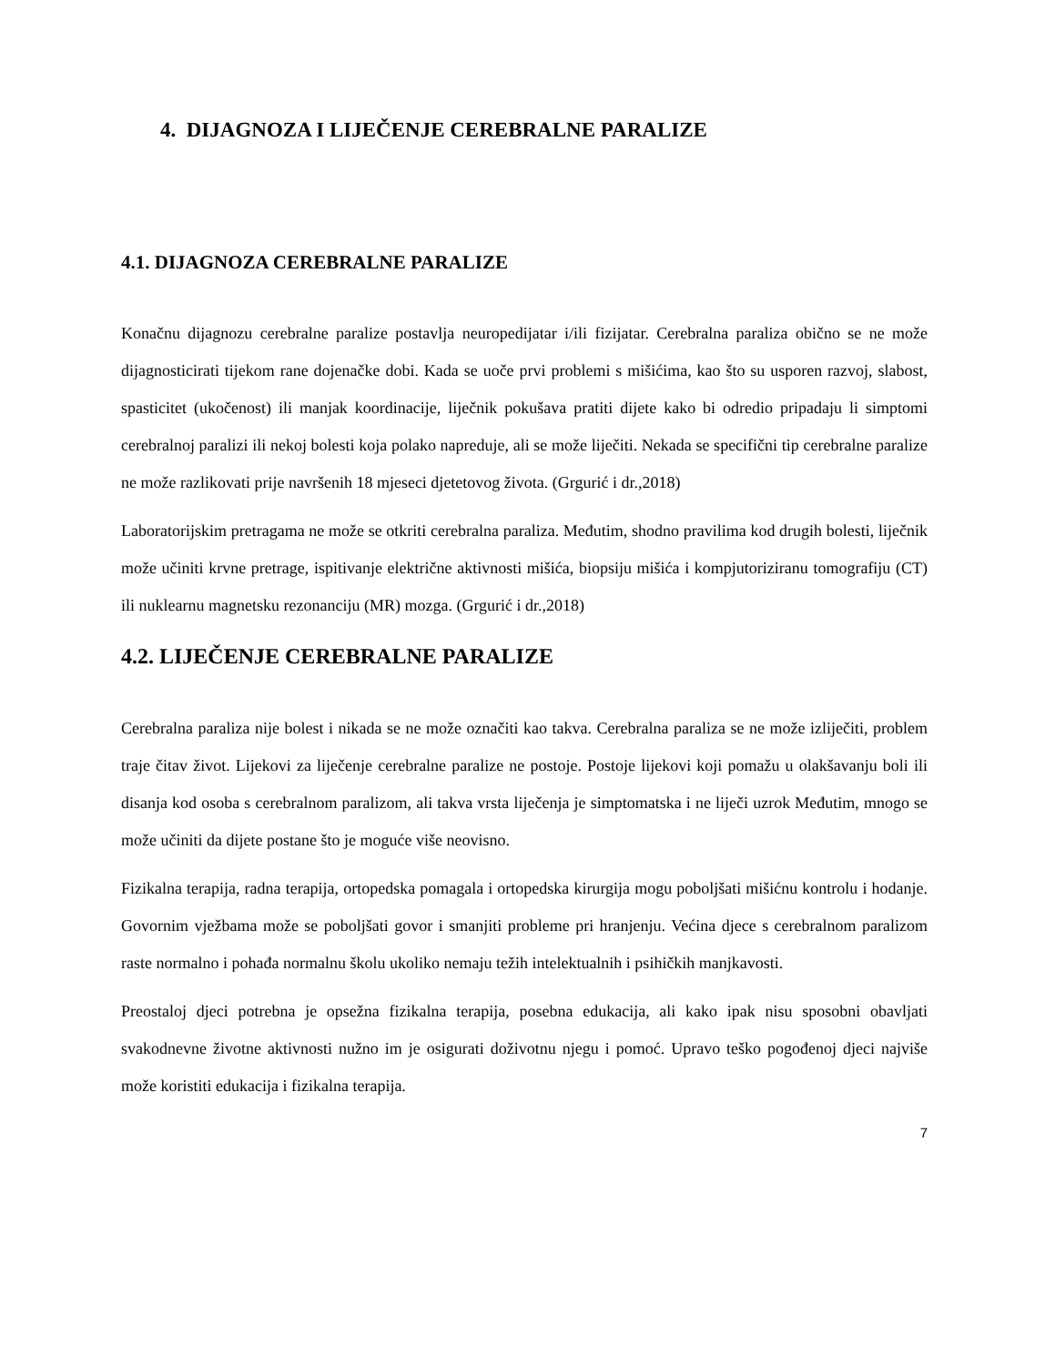4. DIJAGNOZA I LIJEČENJE CEREBRALNE PARALIZE
4.1. DIJAGNOZA CEREBRALNE PARALIZE
Konačnu dijagnozu cerebralne paralize postavlja neuropedijatar i/ili fizijatar. Cerebralna paraliza obično se ne može dijagnosticirati tijekom rane dojenačke dobi. Kada se uoče prvi problemi s mišićima, kao što su usporen razvoj, slabost, spasticitet (ukočenost) ili manjak koordinacije, liječnik pokušava pratiti dijete kako bi odredio pripadaju li simptomi cerebralnoj paralizi ili nekoj bolesti koja polako napreduje, ali se može liječiti. Nekada se specifični tip cerebralne paralize ne može razlikovati prije navršenih 18 mjeseci djetetovog života. (Grgurić i dr.,2018)
Laboratorijskim pretragama ne može se otkriti cerebralna paraliza. Međutim, shodno pravilima kod drugih bolesti, liječnik može učiniti krvne pretrage, ispitivanje električne aktivnosti mišića, biopsiju mišića i kompjutoriziranu tomografiju (CT) ili nuklearnu magnetsku rezonanciju (MR) mozga. (Grgurić i dr.,2018)
4.2. LIJEČENJE CEREBRALNE PARALIZE
Cerebralna paraliza nije bolest i nikada se ne može označiti kao takva. Cerebralna paraliza se ne može izliječiti, problem traje čitav život. Lijekovi za liječenje cerebralne paralize ne postoje. Postoje lijekovi koji pomažu u olakšavanju boli ili disanja kod osoba s cerebralnom paralizom, ali takva vrsta liječenja je simptomatska i ne liječi uzrok Međutim, mnogo se može učiniti da dijete postane što je moguće više neovisno.
Fizikalna terapija, radna terapija, ortopedska pomagala i ortopedska kirurgija mogu poboljšati mišićnu kontrolu i hodanje. Govornim vježbama može se poboljšati govor i smanjiti probleme pri hranjenju. Većina djece s cerebralnom paralizom raste normalno i pohađa normalnu školu ukoliko nemaju težih intelektualnih i psihičkih manjkavosti.
Preostaloj djeci potrebna je opsežna fizikalna terapija, posebna edukacija, ali kako ipak nisu sposobni obavljati svakodnevne životne aktivnosti nužno im je osigurati doživotnu njegu i pomoć. Upravo teško pogođenoj djeci najviše može koristiti edukacija i fizikalna terapija.
7